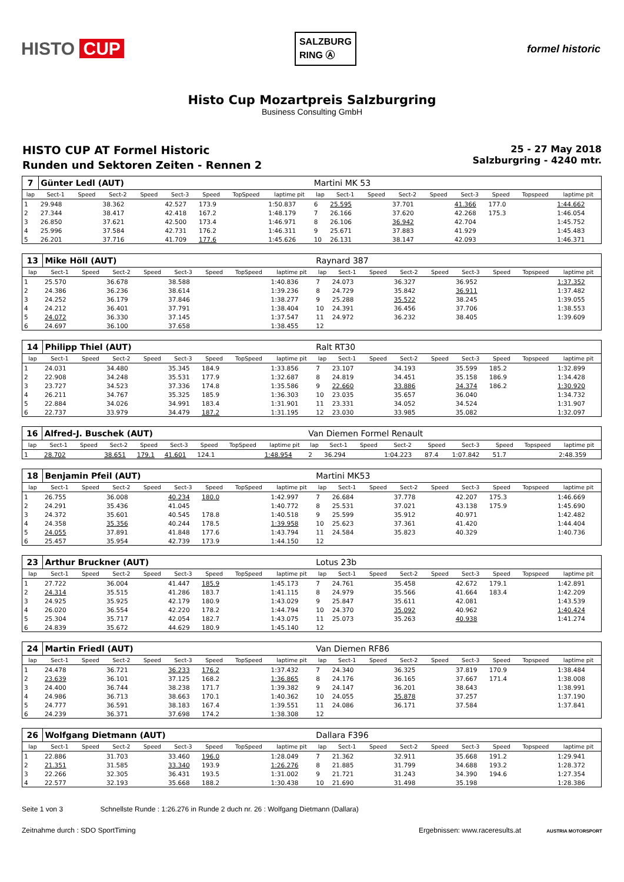HISTO CUP
SALZBURG
RING Ⓐ
formel historic
Histo Cup Mozartpreis Salzburgring
Business Consulting GmbH
HISTO CUP AT Formel Historic
Runden und Sektoren Zeiten - Rennen 2
25 - 27 May 2018
Salzburgring - 4240 mtr.
| 7 | Günter Ledl (AUT) | | | | | | | | Martini MK 53 | | | | | | | | |
| lap | Sect-1 | Speed | Sect-2 | Speed | Sect-3 | Speed | TopSpeed | laptime pit | lap | Sect-1 | Speed | Sect-2 | Speed | Sect-3 | Speed | Topspeed | laptime pit |
| 1 | 29.948 | | 38.362 | | 42.527 | 173.9 | | 1:50.837 | 6 | 25.595 | | 37.701 | | 41.366 | 177.0 | | 1:44.662 |
| 2 | 27.344 | | 38.417 | | 42.418 | 167.2 | | 1:48.179 | 7 | 26.166 | | 37.620 | | 42.268 | 175.3 | | 1:46.054 |
| 3 | 26.850 | | 37.621 | | 42.500 | 173.4 | | 1:46.971 | 8 | 26.106 | | 36.942 | | 42.704 | | | 1:45.752 |
| 4 | 25.996 | | 37.584 | | 42.731 | 176.2 | | 1:46.311 | 9 | 25.671 | | 37.883 | | 41.929 | | | 1:45.483 |
| 5 | 26.201 | | 37.716 | | 41.709 | 177.6 | | 1:45.626 | 10 | 26.131 | | 38.147 | | 42.093 | | | 1:46.371 |
| 13 | Mike Höll (AUT) | | | | | | | | Raynard 387 | | | | | | | | |
| lap | Sect-1 | Speed | Sect-2 | Speed | Sect-3 | Speed | TopSpeed | laptime pit | lap | Sect-1 | Speed | Sect-2 | Speed | Sect-3 | Speed | Topspeed | laptime pit |
| 1 | 25.570 | | 36.678 | | 38.588 | | | 1:40.836 | 7 | 24.073 | | 36.327 | | 36.952 | | | 1:37.352 |
| 2 | 24.386 | | 36.236 | | 38.614 | | | 1:39.236 | 8 | 24.729 | | 35.842 | | 36.911 | | | 1:37.482 |
| 3 | 24.252 | | 36.179 | | 37.846 | | | 1:38.277 | 9 | 25.288 | | 35.522 | | 38.245 | | | 1:39.055 |
| 4 | 24.212 | | 36.401 | | 37.791 | | | 1:38.404 | 10 | 24.391 | | 36.456 | | 37.706 | | | 1:38.553 |
| 5 | 24.072 | | 36.330 | | 37.145 | | | 1:37.547 | 11 | 24.972 | | 36.232 | | 38.405 | | | 1:39.609 |
| 6 | 24.697 | | 36.100 | | 37.658 | | | 1:38.455 | 12 | | | | | | | | |
| 14 | Philipp Thiel (AUT) | | | | | | | | Ralt RT30 | | | | | | | | |
| lap | Sect-1 | Speed | Sect-2 | Speed | Sect-3 | Speed | TopSpeed | laptime pit | lap | Sect-1 | Speed | Sect-2 | Speed | Sect-3 | Speed | Topspeed | laptime pit |
| 1 | 24.031 | | 34.480 | | 35.345 | 184.9 | | 1:33.856 | 7 | 23.107 | | 34.193 | | 35.599 | 185.2 | | 1:32.899 |
| 2 | 22.908 | | 34.248 | | 35.531 | 177.9 | | 1:32.687 | 8 | 24.819 | | 34.451 | | 35.158 | 186.9 | | 1:34.428 |
| 3 | 23.727 | | 34.523 | | 37.336 | 174.8 | | 1:35.586 | 9 | 22.660 | | 33.886 | | 34.374 | 186.2 | | 1:30.920 |
| 4 | 26.211 | | 34.767 | | 35.325 | 185.9 | | 1:36.303 | 10 | 23.035 | | 35.657 | | 36.040 | | | 1:34.732 |
| 5 | 22.884 | | 34.026 | | 34.991 | 183.4 | | 1:31.901 | 11 | 23.331 | | 34.052 | | 34.524 | | | 1:31.907 |
| 6 | 22.737 | | 33.979 | | 34.479 | 187.2 | | 1:31.195 | 12 | 23.030 | | 33.985 | | 35.082 | | | 1:32.097 |
| 16 | Alfred-J. Buschek (AUT) | | | | | | | | Van Diemen Formel Renault | | | | | | | | |
| lap | Sect-1 | Speed | Sect-2 | Speed | Sect-3 | Speed | TopSpeed | laptime pit | lap | Sect-1 | Speed | Sect-2 | Speed | Sect-3 | Speed | Topspeed | laptime pit |
| 1 | 28.702 | | 38.651 | 179.1 | 41.601 | 124.1 | | 1:48.954 | 2 | 36.294 | | 1:04.223 | 87.4 | 1:07.842 | 51.7 | | 2:48.359 |
| 18 | Benjamin Pfeil (AUT) | | | | | | | | Martini MK53 | | | | | | | | |
| lap | Sect-1 | Speed | Sect-2 | Speed | Sect-3 | Speed | TopSpeed | laptime pit | lap | Sect-1 | Speed | Sect-2 | Speed | Sect-3 | Speed | Topspeed | laptime pit |
| 1 | 26.755 | | 36.008 | | 40.234 | 180.0 | | 1:42.997 | 7 | 26.684 | | 37.778 | | 42.207 | 175.3 | | 1:46.669 |
| 2 | 24.291 | | 35.436 | | 41.045 | | | 1:40.772 | 8 | 25.531 | | 37.021 | | 43.138 | 175.9 | | 1:45.690 |
| 3 | 24.372 | | 35.601 | | 40.545 | 178.8 | | 1:40.518 | 9 | 25.599 | | 35.912 | | 40.971 | | | 1:42.482 |
| 4 | 24.358 | | 35.356 | | 40.244 | 178.5 | | 1:39.958 | 10 | 25.623 | | 37.361 | | 41.420 | | | 1:44.404 |
| 5 | 24.055 | | 37.891 | | 41.848 | 177.6 | | 1:43.794 | 11 | 24.584 | | 35.823 | | 40.329 | | | 1:40.736 |
| 6 | 25.457 | | 35.954 | | 42.739 | 173.9 | | 1:44.150 | 12 | | | | | | | | |
| 23 | Arthur Bruckner (AUT) | | | | | | | | Lotus 23b | | | | | | | | |
| lap | Sect-1 | Speed | Sect-2 | Speed | Sect-3 | Speed | TopSpeed | laptime pit | lap | Sect-1 | Speed | Sect-2 | Speed | Sect-3 | Speed | Topspeed | laptime pit |
| 1 | 27.722 | | 36.004 | | 41.447 | 185.9 | | 1:45.173 | 7 | 24.761 | | 35.458 | | 42.672 | 179.1 | | 1:42.891 |
| 2 | 24.314 | | 35.515 | | 41.286 | 183.7 | | 1:41.115 | 8 | 24.979 | | 35.566 | | 41.664 | 183.4 | | 1:42.209 |
| 3 | 24.925 | | 35.925 | | 42.179 | 180.9 | | 1:43.029 | 9 | 25.847 | | 35.611 | | 42.081 | | | 1:43.539 |
| 4 | 26.020 | | 36.554 | | 42.220 | 178.2 | | 1:44.794 | 10 | 24.370 | | 35.092 | | 40.962 | | | 1:40.424 |
| 5 | 25.304 | | 35.717 | | 42.054 | 182.7 | | 1:43.075 | 11 | 25.073 | | 35.263 | | 40.938 | | | 1:41.274 |
| 6 | 24.839 | | 35.672 | | 44.629 | 180.9 | | 1:45.140 | 12 | | | | | | | | |
| 24 | Martin Friedl (AUT) | | | | | | | | Van Diemen RF86 | | | | | | | | |
| lap | Sect-1 | Speed | Sect-2 | Speed | Sect-3 | Speed | TopSpeed | laptime pit | lap | Sect-1 | Speed | Sect-2 | Speed | Sect-3 | Speed | Topspeed | laptime pit |
| 1 | 24.478 | | 36.721 | | 36.233 | 176.2 | | 1:37.432 | 7 | 24.340 | | 36.325 | | 37.819 | 170.9 | | 1:38.484 |
| 2 | 23.639 | | 36.101 | | 37.125 | 168.2 | | 1:36.865 | 8 | 24.176 | | 36.165 | | 37.667 | 171.4 | | 1:38.008 |
| 3 | 24.400 | | 36.744 | | 38.238 | 171.7 | | 1:39.382 | 9 | 24.147 | | 36.201 | | 38.643 | | | 1:38.991 |
| 4 | 24.986 | | 36.713 | | 38.663 | 170.1 | | 1:40.362 | 10 | 24.055 | | 35.878 | | 37.257 | | | 1:37.190 |
| 5 | 24.777 | | 36.591 | | 38.183 | 167.4 | | 1:39.551 | 11 | 24.086 | | 36.171 | | 37.584 | | | 1:37.841 |
| 6 | 24.239 | | 36.371 | | 37.698 | 174.2 | | 1:38.308 | 12 | | | | | | | | |
| 26 | Wolfgang Dietmann (AUT) | | | | | | | | Dallara F396 | | | | | | | | |
| lap | Sect-1 | Speed | Sect-2 | Speed | Sect-3 | Speed | TopSpeed | laptime pit | lap | Sect-1 | Speed | Sect-2 | Speed | Sect-3 | Speed | Topspeed | laptime pit |
| 1 | 22.886 | | 31.703 | | 33.460 | 196.0 | | 1:28.049 | 7 | 21.362 | | 32.911 | | 35.668 | 191.2 | | 1:29.941 |
| 2 | 21.351 | | 31.585 | | 33.340 | 193.9 | | 1:26.276 | 8 | 21.885 | | 31.799 | | 34.688 | 193.2 | | 1:28.372 |
| 3 | 22.266 | | 32.305 | | 36.431 | 193.5 | | 1:31.002 | 9 | 21.721 | | 31.243 | | 34.390 | 194.6 | | 1:27.354 |
| 4 | 22.577 | | 32.193 | | 35.668 | 188.2 | | 1:30.438 | 10 | 21.690 | | 31.498 | | 35.198 | | | 1:28.386 |
Seite 1 von 3 Schnellste Runde : 1:26.276 in Runde 2 duch nr. 26 : Wolfgang Dietmann (Dallara)
Zeitnahme durch : SDO SportTiming Ergebnissen: www.raceresults.at AUSTRIA MOTORSPORT